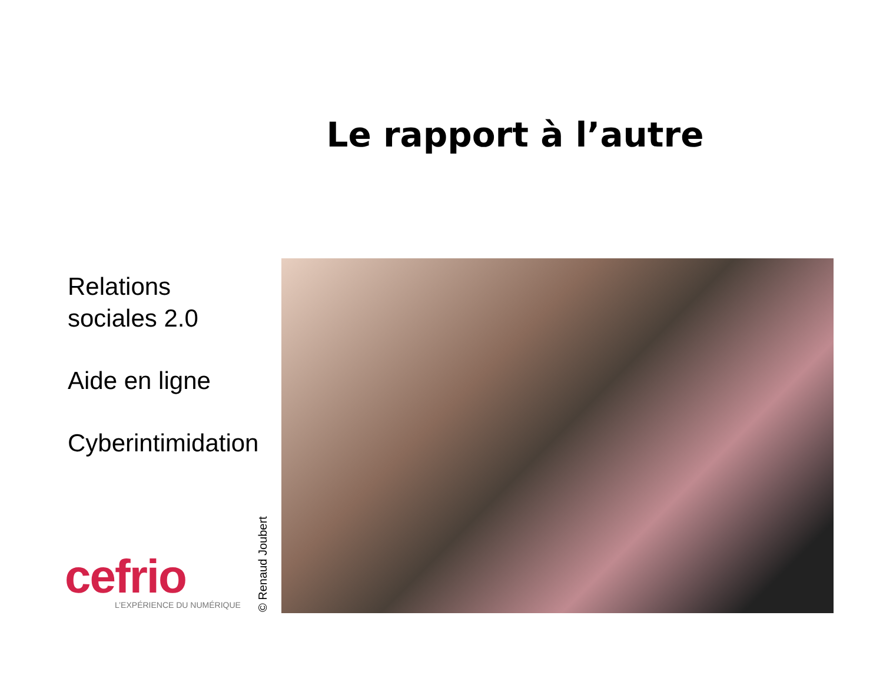Le rapport à l’autre
Relations
sociales 2.0
Aide en ligne
Cyberintimidation
cefrio
L’EXPÉRIENCE DU NUMÉRIQUE
© Renaud Joubert